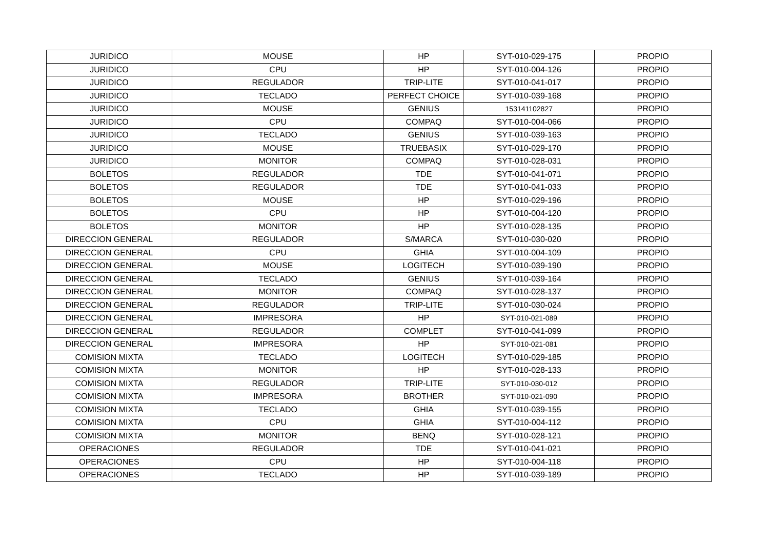| JURIDICO | MOUSE | HP | SYT-010-029-175 | PROPIO |
| JURIDICO | CPU | HP | SYT-010-004-126 | PROPIO |
| JURIDICO | REGULADOR | TRIP-LITE | SYT-010-041-017 | PROPIO |
| JURIDICO | TECLADO | PERFECT CHOICE | SYT-010-039-168 | PROPIO |
| JURIDICO | MOUSE | GENIUS | 153141102827 | PROPIO |
| JURIDICO | CPU | COMPAQ | SYT-010-004-066 | PROPIO |
| JURIDICO | TECLADO | GENIUS | SYT-010-039-163 | PROPIO |
| JURIDICO | MOUSE | TRUEBASIX | SYT-010-029-170 | PROPIO |
| JURIDICO | MONITOR | COMPAQ | SYT-010-028-031 | PROPIO |
| BOLETOS | REGULADOR | TDE | SYT-010-041-071 | PROPIO |
| BOLETOS | REGULADOR | TDE | SYT-010-041-033 | PROPIO |
| BOLETOS | MOUSE | HP | SYT-010-029-196 | PROPIO |
| BOLETOS | CPU | HP | SYT-010-004-120 | PROPIO |
| BOLETOS | MONITOR | HP | SYT-010-028-135 | PROPIO |
| DIRECCION GENERAL | REGULADOR | S/MARCA | SYT-010-030-020 | PROPIO |
| DIRECCION GENERAL | CPU | GHIA | SYT-010-004-109 | PROPIO |
| DIRECCION GENERAL | MOUSE | LOGITECH | SYT-010-039-190 | PROPIO |
| DIRECCION GENERAL | TECLADO | GENIUS | SYT-010-039-164 | PROPIO |
| DIRECCION GENERAL | MONITOR | COMPAQ | SYT-010-028-137 | PROPIO |
| DIRECCION GENERAL | REGULADOR | TRIP-LITE | SYT-010-030-024 | PROPIO |
| DIRECCION GENERAL | IMPRESORA | HP | SYT-010-021-089 | PROPIO |
| DIRECCION GENERAL | REGULADOR | COMPLET | SYT-010-041-099 | PROPIO |
| DIRECCION GENERAL | IMPRESORA | HP | SYT-010-021-081 | PROPIO |
| COMISION MIXTA | TECLADO | LOGITECH | SYT-010-029-185 | PROPIO |
| COMISION MIXTA | MONITOR | HP | SYT-010-028-133 | PROPIO |
| COMISION MIXTA | REGULADOR | TRIP-LITE | SYT-010-030-012 | PROPIO |
| COMISION MIXTA | IMPRESORA | BROTHER | SYT-010-021-090 | PROPIO |
| COMISION MIXTA | TECLADO | GHIA | SYT-010-039-155 | PROPIO |
| COMISION MIXTA | CPU | GHIA | SYT-010-004-112 | PROPIO |
| COMISION MIXTA | MONITOR | BENQ | SYT-010-028-121 | PROPIO |
| OPERACIONES | REGULADOR | TDE | SYT-010-041-021 | PROPIO |
| OPERACIONES | CPU | HP | SYT-010-004-118 | PROPIO |
| OPERACIONES | TECLADO | HP | SYT-010-039-189 | PROPIO |